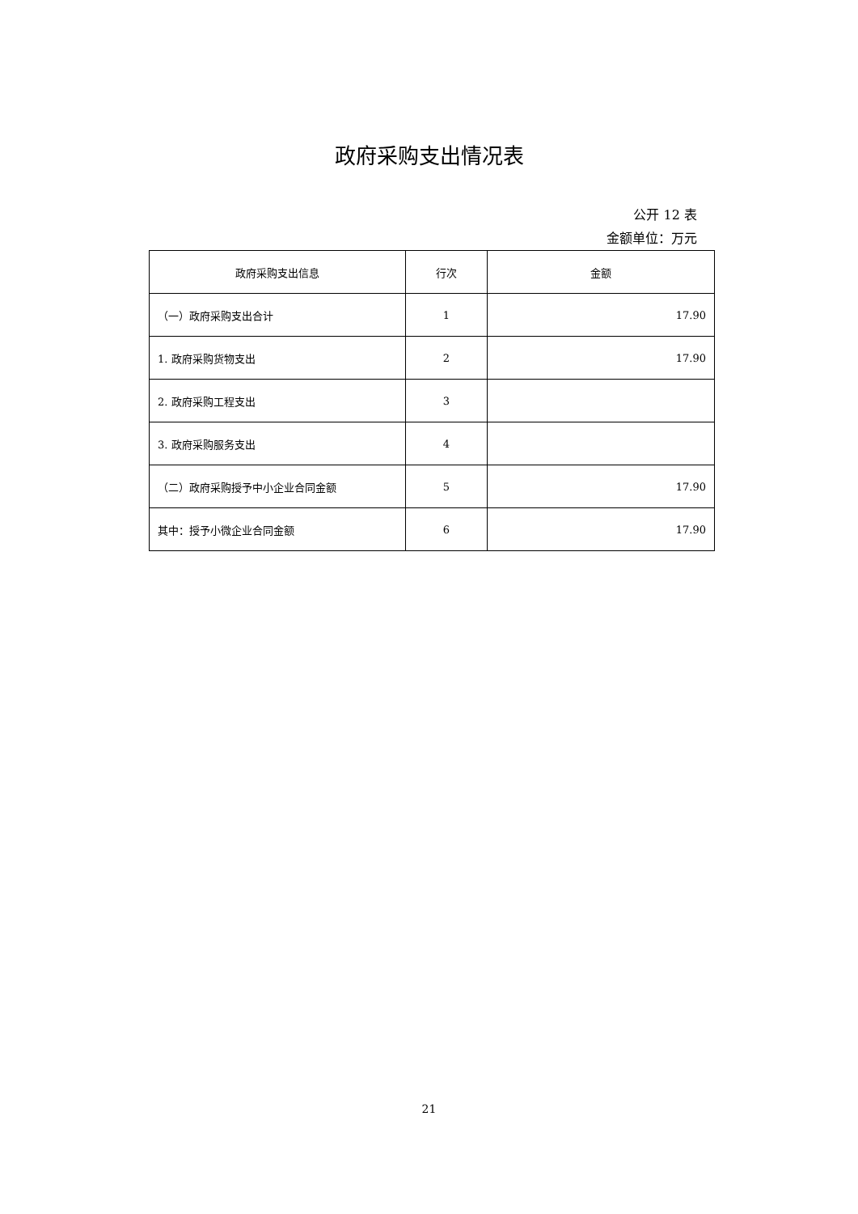政府采购支出情况表
公开 12 表
金额单位：万元
| 政府采购支出信息 | 行次 | 金额 |
| --- | --- | --- |
| （一）政府采购支出合计 | 1 | 17.90 |
| 1. 政府采购货物支出 | 2 | 17.90 |
| 2. 政府采购工程支出 | 3 | |
| 3. 政府采购服务支出 | 4 | |
| （二）政府采购授予中小企业合同金额 | 5 | 17.90 |
| 其中：授予小微企业合同金额 | 6 | 17.90 |
21